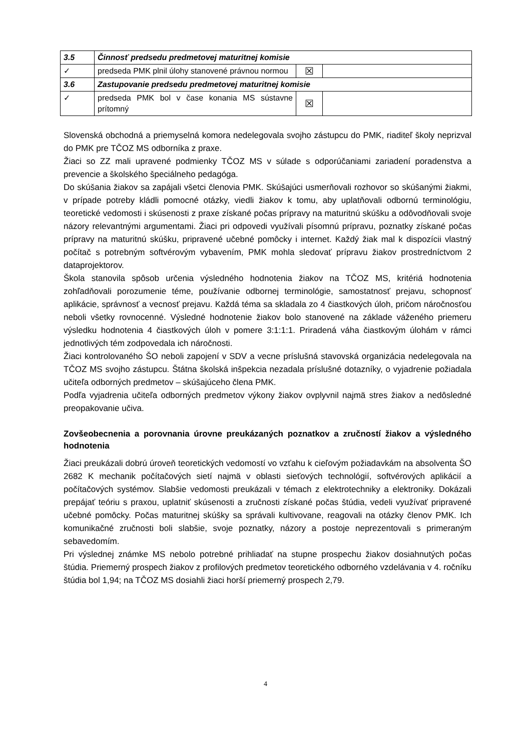| 3.5 | Činnosť predsedu predmetovej maturitnej komisie | | |
| ✓ | predseda PMK plnil úlohy stanovené právnou normou | ☒ | |
| 3.6 | Zastupovanie predsedu predmetovej maturitnej komisie | | |
| ✓ | predseda PMK bol v čase konania MS sústavne prítomný | ☒ | |
Slovenská obchodná a priemyselná komora nedelegovala svojho zástupcu do PMK, riaditeľ školy neprizval do PMK pre TČOZ MS odborníka z praxe.
Žiaci so ZZ mali upravené podmienky TČOZ MS v súlade s odporúčaniami zariadení poradenstva a prevencie a školského špeciálneho pedagóga.
Do skúšania žiakov sa zapájali všetci členovia PMK. Skúšajúci usmerňovali rozhovor so skúšanými žiakmi, v prípade potreby kládli pomocné otázky, viedli žiakov k tomu, aby uplatňovali odbornú terminológiu, teoretické vedomosti i skúsenosti z praxe získané počas prípravy na maturitnú skúšku a odôvodňovali svoje názory relevantnými argumentami. Žiaci pri odpovedi využívali písomnú prípravu, poznatky získané počas prípravy na maturitnú skúšku, pripravené učebné pomôcky i internet. Každý žiak mal k dispozícii vlastný počítač s potrebným softvérovým vybavením, PMK mohla sledovať prípravu žiakov prostredníctvom 2 dataprojektorov.
Škola stanovila spôsob určenia výsledného hodnotenia žiakov na TČOZ MS, kritériá hodnotenia zohľadňovali porozumenie téme, používanie odbornej terminológie, samostatnosť prejavu, schopnosť aplikácie, správnosť a vecnosť prejavu. Každá téma sa skladala zo 4 čiastkových úloh, pričom náročnosťou neboli všetky rovnocenné. Výsledné hodnotenie žiakov bolo stanovené na základe váženého priemeru výsledku hodnotenia 4 čiastkových úloh v pomere 3:1:1:1. Priradená váha čiastkovým úlohám v rámci jednotlivých tém zodpovedala ich náročnosti.
Žiaci kontrolovaného ŠO neboli zapojení v SDV a vecne príslušná stavovská organizácia nedelegovala na TČOZ MS svojho zástupcu. Štátna školská inšpekcia nezadala príslušné dotazníky, o vyjadrenie požiadala učiteľa odborných predmetov – skúšajúceho člena PMK.
Podľa vyjadrenia učiteľa odborných predmetov výkony žiakov ovplyvnil najmä stres žiakov a nedôsledné preopakovanie učiva.
Zovšeobecnenia a porovnania úrovne preukázaných poznatkov a zručností žiakov a výsledného hodnotenia
Žiaci preukázali dobrú úroveň teoretických vedomostí vo vzťahu k cieľovým požiadavkám na absolventa ŠO 2682 K mechanik počítačových sietí najmä v oblasti sieťových technológií, softvérových aplikácií a počítačových systémov. Slabšie vedomosti preukázali v témach z elektrotechniky a elektroniky. Dokázali prepájať teóriu s praxou, uplatniť skúsenosti a zručnosti získané počas štúdia, vedeli využívať pripravené učebné pomôcky. Počas maturitnej skúšky sa správali kultivovane, reagovali na otázky členov PMK. Ich komunikačné zručnosti boli slabšie, svoje poznatky, názory a postoje neprezentovali s primeraným sebavedomím.
Pri výslednej známke MS nebolo potrebné prihliadať na stupne prospechu žiakov dosiahnutých počas štúdia. Priemerný prospech žiakov z profilových predmetov teoretického odborného vzdelávania v 4. ročníku štúdia bol 1,94; na TČOZ MS dosiahli žiaci horší priemerný prospech 2,79.
4